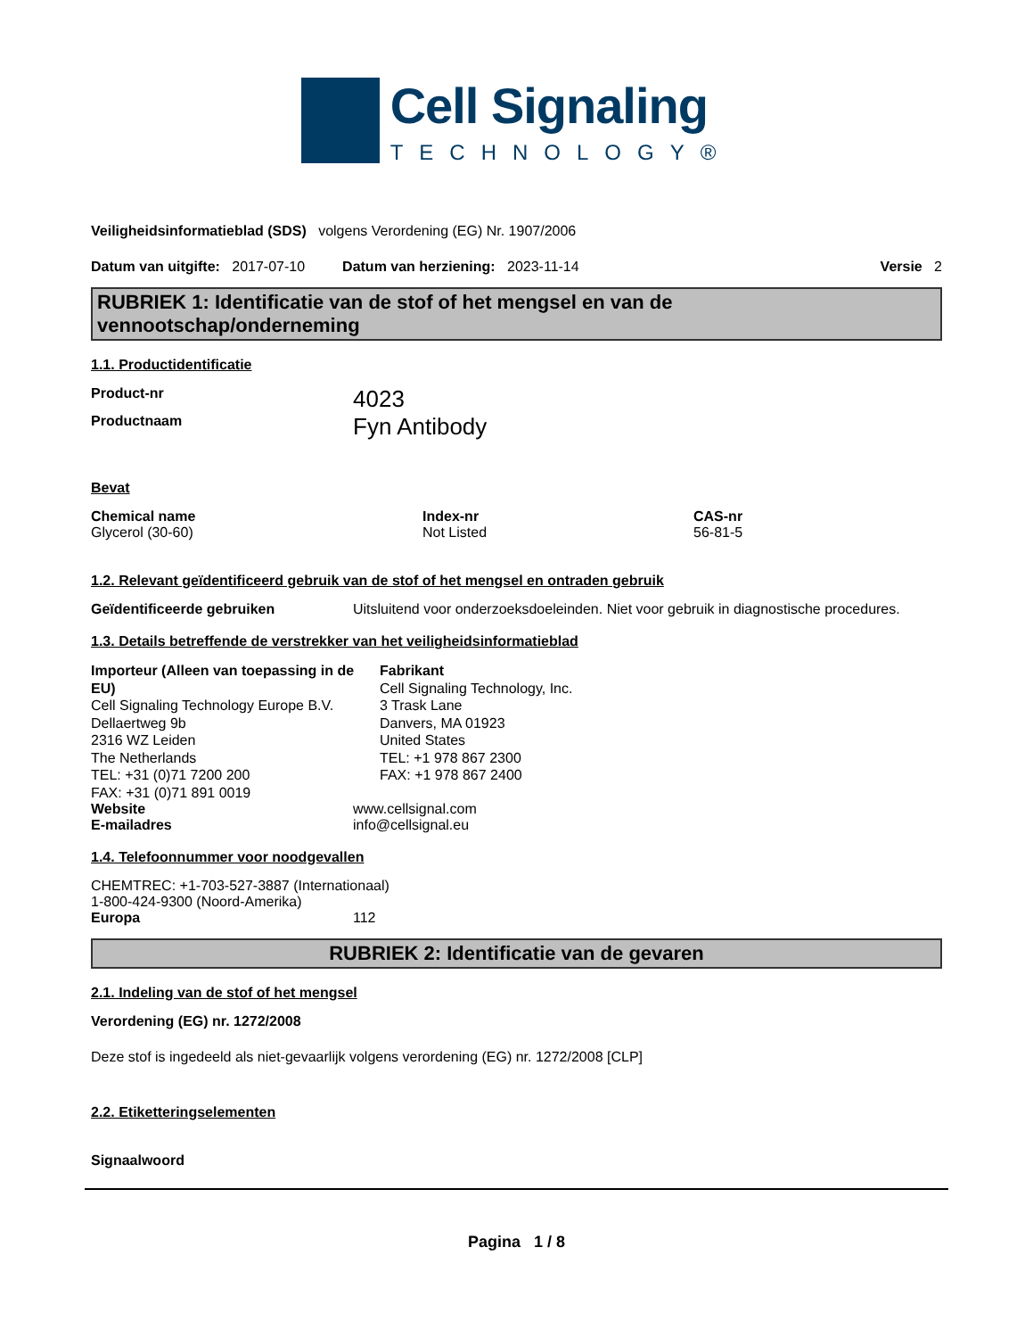Cell Signaling
TECHNOLOGY®
Veiligheidsinformatieblad (SDS) volgens Verordening (EG) Nr. 1907/2006
Datum van uitgifte: 2017-07-10 Datum van herziening: 2023-11-14 Versie 2
RUBRIEK 1: Identificatie van de stof of het mengsel en van de vennootschap/onderneming
1.1. Productidentificatie
Product-nr 4023
Productnaam Fyn Antibody
Bevat
| Chemical name | Index-nr | CAS-nr |
| --- | --- | --- |
| Glycerol (30-60) | Not Listed | 56-81-5 |
1.2. Relevant geïdentificeerd gebruik van de stof of het mengsel en ontraden gebruik
Geïdentificeerde gebruiken Uitsluitend voor onderzoeksdoeleinden. Niet voor gebruik in diagnostische procedures.
1.3. Details betreffende de verstrekker van het veiligheidsinformatieblad
Importeur (Alleen van toepassing in de EU)
Cell Signaling Technology Europe B.V.
Dellaertweg 9b
2316 WZ Leiden
The Netherlands
TEL: +31 (0)71 7200 200
FAX: +31 (0)71 891 0019
Fabrikant
Cell Signaling Technology, Inc.
3 Trask Lane
Danvers, MA 01923
United States
TEL: +1 978 867 2300
FAX: +1 978 867 2400
Website www.cellsignal.com
E-mailadres info@cellsignal.eu
1.4. Telefoonnummer voor noodgevallen
CHEMTREC: +1-703-527-3887 (Internationaal)
1-800-424-9300 (Noord-Amerika)
Europa 112
RUBRIEK 2: Identificatie van de gevaren
2.1. Indeling van de stof of het mengsel
Verordening (EG) nr. 1272/2008
Deze stof is ingedeeld als niet-gevaarlijk volgens verordening (EG) nr. 1272/2008 [CLP]
2.2. Etiketteringselementen
Signaalwoord
Pagina 1 / 8